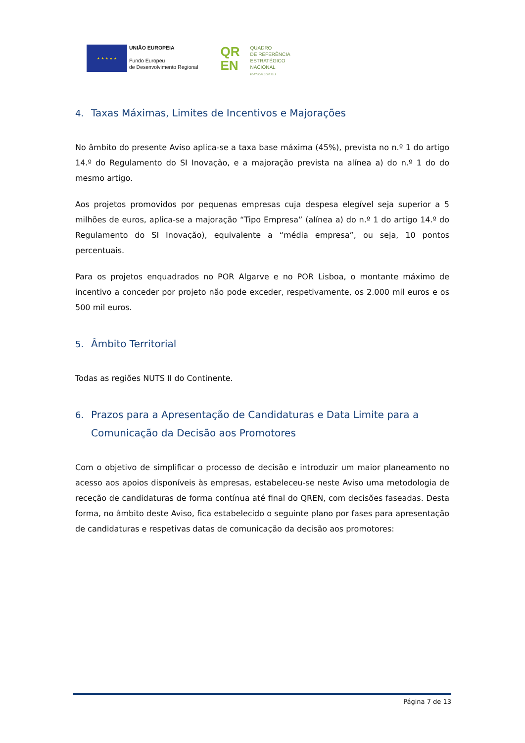★ ★ ★ ★ ★
UNIÃO EUROPEIA
Fundo Europeu
de Desenvolvimento Regional
QR
EN
QUADRO
DE REFERÊNCIA
ESTRATÉGICO
NACIONAL
PORTUGAL 2007.2013
4. Taxas Máximas, Limites de Incentivos e Majorações
No âmbito do presente Aviso aplica-se a taxa base máxima (45%), prevista no n.º 1 do artigo 14.º do Regulamento do SI Inovação, e a majoração prevista na alínea a) do n.º 1 do do mesmo artigo.
Aos projetos promovidos por pequenas empresas cuja despesa elegível seja superior a 5 milhões de euros, aplica-se a majoração “Tipo Empresa” (alínea a) do n.º 1 do artigo 14.º do Regulamento do SI Inovação), equivalente a “média empresa”, ou seja, 10 pontos percentuais.
Para os projetos enquadrados no POR Algarve e no POR Lisboa, o montante máximo de incentivo a conceder por projeto não pode exceder, respetivamente, os 2.000 mil euros e os 500 mil euros.
5. Âmbito Territorial
Todas as regiões NUTS II do Continente.
6. Prazos para a Apresentação de Candidaturas e Data Limite para a Comunicação da Decisão aos Promotores
Com o objetivo de simplificar o processo de decisão e introduzir um maior planeamento no acesso aos apoios disponíveis às empresas, estabeleceu-se neste Aviso uma metodologia de receção de candidaturas de forma contínua até final do QREN, com decisões faseadas. Desta forma, no âmbito deste Aviso, fica estabelecido o seguinte plano por fases para apresentação de candidaturas e respetivas datas de comunicação da decisão aos promotores:
Página 7 de 13